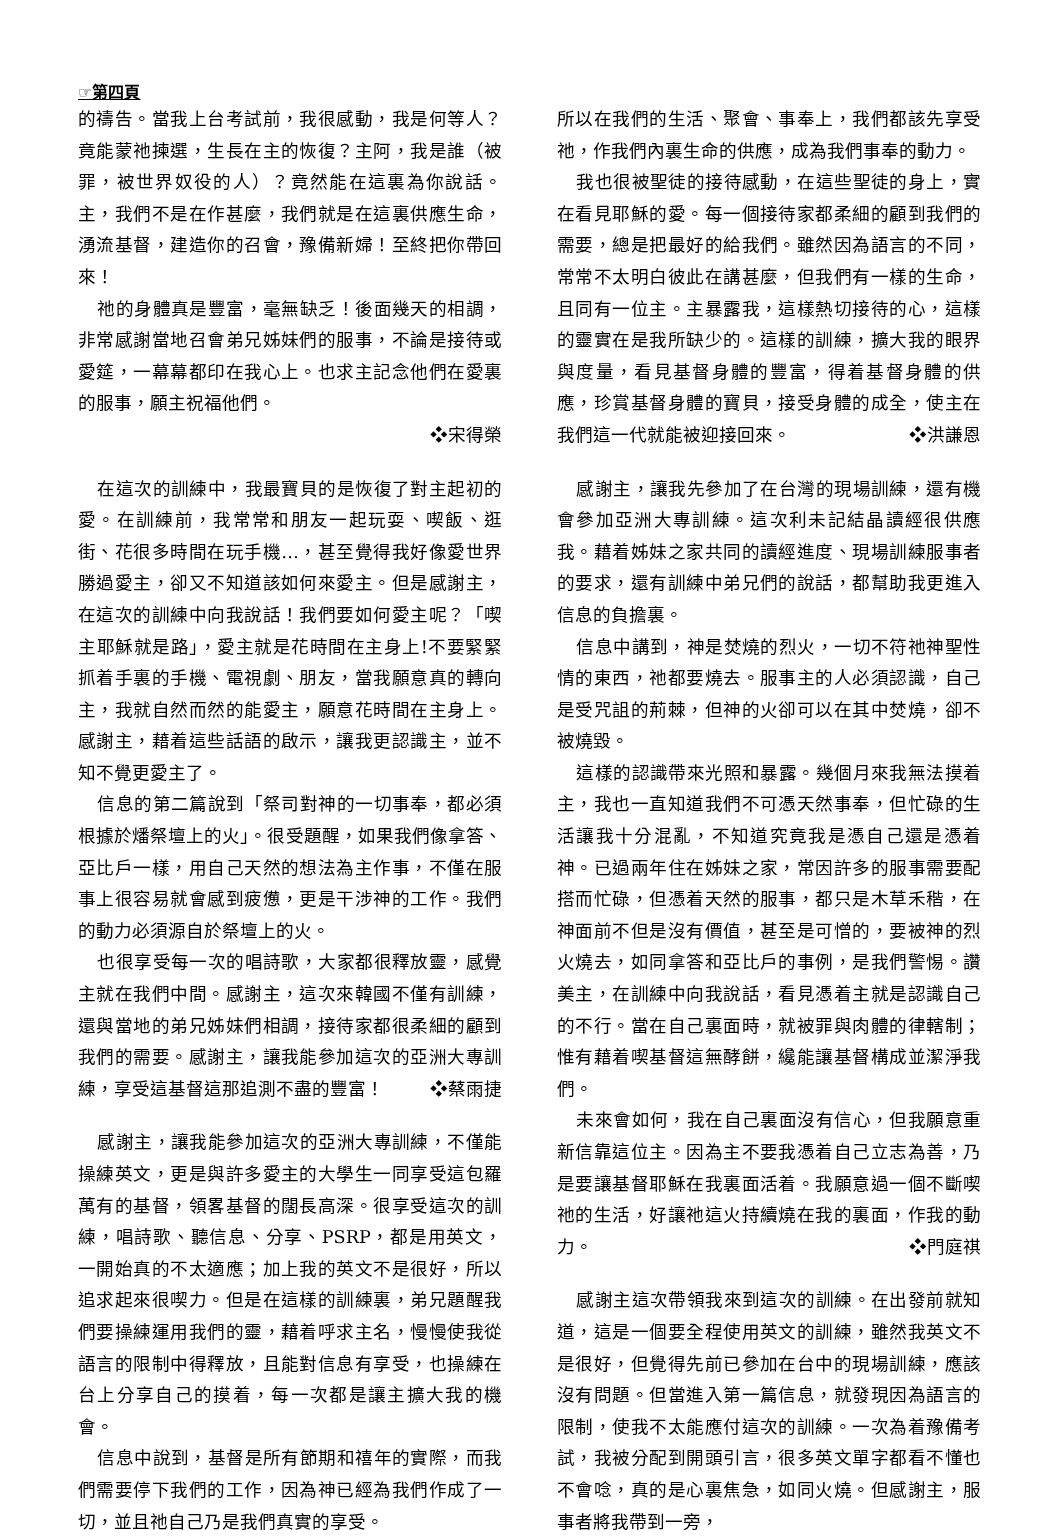☞第四頁
的禱告。當我上台考試前，我很感動，我是何等人？竟能蒙祂揀選，生長在主的恢復？主阿，我是誰（被罪，被世界奴役的人）？竟然能在這裏為你說話。主，我們不是在作甚麼，我們就是在這裏供應生命，湧流基督，建造你的召會，豫備新婦！至終把你帶回來！
祂的身體真是豐富，毫無缺乏！後面幾天的相調，非常感謝當地召會弟兄姊妹們的服事，不論是接待或愛筵，一幕幕都印在我心上。也求主記念他們在愛裏的服事，願主祝福他們。
❖宋得榮
在這次的訓練中，我最寶貝的是恢復了對主起初的愛。在訓練前，我常常和朋友一起玩耍、喫飯、逛街、花很多時間在玩手機…，甚至覺得我好像愛世界勝過愛主，卻又不知道該如何來愛主。但是感謝主，在這次的訓練中向我說話！我們要如何愛主呢？「喫主耶穌就是路」，愛主就是花時間在主身上!不要緊緊抓着手裏的手機、電視劇、朋友，當我願意真的轉向主，我就自然而然的能愛主，願意花時間在主身上。感謝主，藉着這些話語的啟示，讓我更認識主，並不知不覺更愛主了。
信息的第二篇說到「祭司對神的一切事奉，都必須根據於燔祭壇上的火」。很受題醒，如果我們像拿答、亞比戶一樣，用自己天然的想法為主作事，不僅在服事上很容易就會感到疲憊，更是干涉神的工作。我們的動力必須源自於祭壇上的火。
也很享受每一次的唱詩歌，大家都很釋放靈，感覺主就在我們中間。感謝主，這次來韓國不僅有訓練，還與當地的弟兄姊妹們相調，接待家都很柔細的顧到我們的需要。感謝主，讓我能參加這次的亞洲大專訓練，享受這基督這那追測不盡的豐富！ ❖蔡雨捷
感謝主，讓我能參加這次的亞洲大專訓練，不僅能操練英文，更是與許多愛主的大學生一同享受這包羅萬有的基督，領畧基督的闊長高深。很享受這次的訓練，唱詩歌、聽信息、分享、PSRP，都是用英文，一開始真的不太適應；加上我的英文不是很好，所以追求起來很喫力。但是在這樣的訓練裏，弟兄題醒我們要操練運用我們的靈，藉着呼求主名，慢慢使我從語言的限制中得釋放，且能對信息有享受，也操練在台上分享自己的摸着，每一次都是讓主擴大我的機會。
信息中說到，基督是所有節期和禧年的實際，而我們需要停下我們的工作，因為神已經為我們作成了一切，並且祂自己乃是我們真實的享受。
所以在我們的生活、聚會、事奉上，我們都該先享受祂，作我們內裏生命的供應，成為我們事奉的動力。
我也很被聖徒的接待感動，在這些聖徒的身上，實在看見耶穌的愛。每一個接待家都柔細的顧到我們的需要，總是把最好的給我們。雖然因為語言的不同，常常不太明白彼此在講甚麼，但我們有一樣的生命，且同有一位主。主暴露我，這樣熱切接待的心，這樣的靈實在是我所缺少的。這樣的訓練，擴大我的眼界與度量，看見基督身體的豐富，得着基督身體的供應，珍賞基督身體的寶貝，接受身體的成全，使主在我們這一代就能被迎接回來。 ❖洪謙恩
感謝主，讓我先參加了在台灣的現場訓練，還有機會參加亞洲大專訓練。這次利未記結晶讀經很供應我。藉着姊妹之家共同的讀經進度、現場訓練服事者的要求，還有訓練中弟兄們的說話，都幫助我更進入信息的負擔裏。
信息中講到，神是焚燒的烈火，一切不符祂神聖性情的東西，祂都要燒去。服事主的人必須認識，自己是受咒詛的荊棘，但神的火卻可以在其中焚燒，卻不被燒毀。
這樣的認識帶來光照和暴露。幾個月來我無法摸着主，我也一直知道我們不可憑天然事奉，但忙碌的生活讓我十分混亂，不知道究竟我是憑自己還是憑着神。已過兩年住在姊妹之家，常因許多的服事需要配搭而忙碌，但憑着天然的服事，都只是木草禾稭，在神面前不但是沒有價值，甚至是可憎的，要被神的烈火燒去，如同拿答和亞比戶的事例，是我們警惕。讚美主，在訓練中向我說話，看見憑着主就是認識自己的不行。當在自己裏面時，就被罪與肉體的律轄制；惟有藉着喫基督這無酵餅，纔能讓基督構成並潔淨我們。
未來會如何，我在自己裏面沒有信心，但我願意重新信靠這位主。因為主不要我憑着自己立志為善，乃是要讓基督耶穌在我裏面活着。我願意過一個不斷喫祂的生活，好讓祂這火持續燒在我的裏面，作我的動力。 ❖門庭祺
感謝主這次帶領我來到這次的訓練。在出發前就知道，這是一個要全程使用英文的訓練，雖然我英文不是很好，但覺得先前已參加在台中的現場訓練，應該沒有問題。但當進入第一篇信息，就發現因為語言的限制，使我不太能應付這次的訓練。一次為着豫備考試，我被分配到開頭引言，很多英文單字都看不懂也不會唸，真的是心裏焦急，如同火燒。但感謝主，服事者將我帶到一旁，